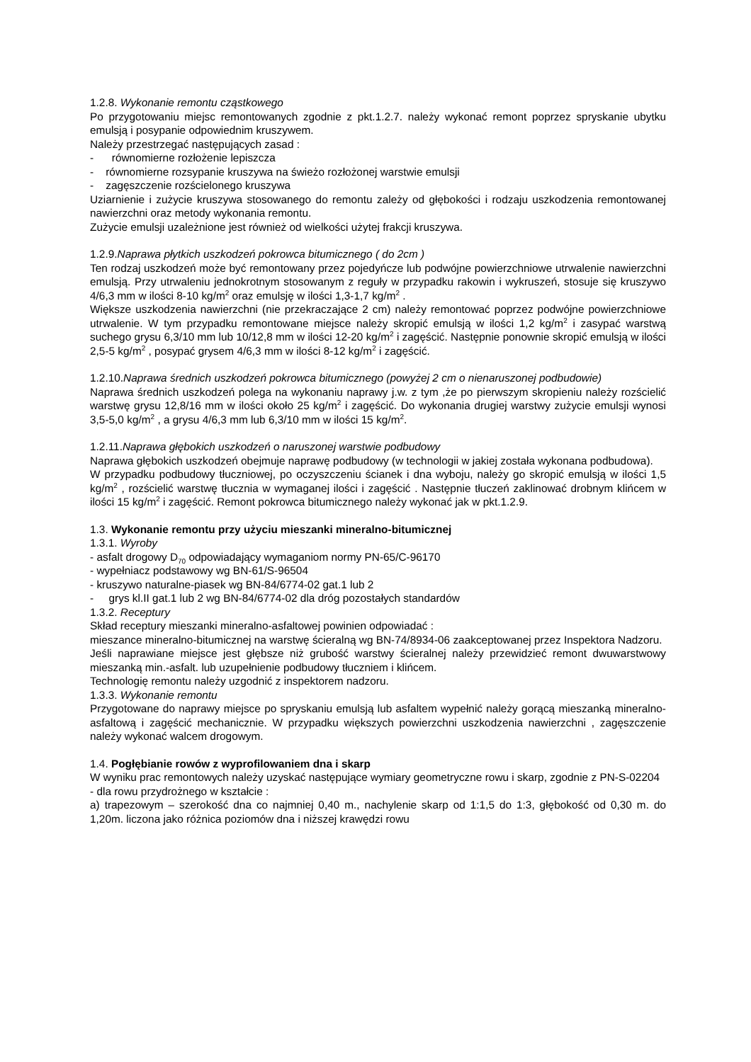1.2.8. Wykonanie remontu cząstkowego
Po przygotowaniu miejsc remontowanych zgodnie z pkt.1.2.7. należy wykonać remont poprzez spryskanie ubytku emulsją i posypanie odpowiednim kruszywem.
Należy przestrzegać następujących zasad :
- równomierne rozłożenie lepiszcza
- równomierne rozsypanie kruszywa na świeżo rozłożonej warstwie emulsji
- zagęszczenie rozścielonego kruszywa
Uziarnienie i zużycie kruszywa stosowanego do remontu zależy od głębokości i rodzaju uszkodzenia remontowanej nawierzchni oraz metody wykonania remontu.
Zużycie emulsji uzależnione jest również od wielkości użytej frakcji kruszywa.
1.2.9.Naprawa płytkich uszkodzeń pokrowca bitumicznego ( do 2cm )
Ten rodzaj uszkodzeń może być remontowany przez pojedyńcze lub podwójne powierzchniowe utrwalenie nawierzchni emulsją. Przy utrwaleniu jednokrotnym stosowanym z reguły w przypadku rakowin i wykruszeń, stosuje się kruszywo 4/6,3 mm w ilości 8-10 kg/m<sup>2</sup> oraz emulsję w ilości 1,3-1,7 kg/m<sup>2</sup> .
Większe uszkodzenia nawierzchni (nie przekraczające 2 cm) należy remontować poprzez podwójne powierzchniowe utrwalenie. W tym przypadku remontowane miejsce należy skropić emulsją w ilości 1,2 kg/m<sup>2</sup> i zasypać warstwą suchego grysu 6,3/10 mm lub 10/12,8 mm w ilości 12-20 kg/m<sup>2</sup> i zagęścić. Następnie ponownie skropić emulsją w ilości 2,5-5 kg/m<sup>2</sup> , posypać grysem 4/6,3 mm w ilości 8-12 kg/m<sup>2</sup> i zagęścić.
1.2.10.Naprawa średnich uszkodzeń pokrowca bitumicznego (powyżej 2 cm o nienaruszonej podbudowie)
Naprawa średnich uszkodzeń polega na wykonaniu naprawy j.w. z tym ,że po pierwszym skropieniu należy rozścielić warstwę grysu 12,8/16 mm w ilości około 25 kg/m<sup>2</sup> i zagęścić. Do wykonania drugiej warstwy zużycie emulsji wynosi 3,5-5,0 kg/m<sup>2</sup> , a grysu 4/6,3 mm lub 6,3/10 mm w ilości 15 kg/m<sup>2</sup>.
1.2.11.Naprawa głębokich uszkodzeń o naruszonej warstwie podbudowy
Naprawa głębokich uszkodzeń obejmuje naprawę podbudowy (w technologii w jakiej została wykonana podbudowa).
W przypadku podbudowy tłuczniowej, po oczyszczeniu ścianek i dna wyboju, należy go skropić emulsją w ilości 1,5 kg/m<sup>2</sup> , rozścielić warstwę tłucznia w wymaganej ilości i zagęścić . Następnie tłuczeń zaklinować drobnym klińcem w ilości 15 kg/m<sup>2</sup> i zagęścić. Remont pokrowca bitumicznego należy wykonać jak w pkt.1.2.9.
1.3. Wykonanie remontu przy użyciu mieszanki mineralno-bitumicznej
1.3.1. Wyroby
- asfalt drogowy D<sub>70</sub> odpowiadający wymaganiom normy PN-65/C-96170
- wypełniacz podstawowy wg BN-61/S-96504
- kruszywo naturalne-piasek wg BN-84/6774-02 gat.1 lub 2
- grys kl.II gat.1 lub 2 wg BN-84/6774-02 dla dróg pozostałych standardów
1.3.2. Receptury
Skład receptury mieszanki mineralno-asfaltowej powinien odpowiadać :
mieszance mineralno-bitumicznej na warstwę ścieralną wg BN-74/8934-06 zaakceptowanej przez Inspektora Nadzoru.
Jeśli naprawiane miejsce jest głębsze niż grubość warstwy ścieralnej należy przewidzieć remont dwuwarstwowy mieszanką min.-asfalt. lub uzupełnienie podbudowy tłuczniem i klińcem.
Technologię remontu należy uzgodnić z inspektorem nadzoru.
1.3.3. Wykonanie remontu
Przygotowane do naprawy miejsce po spryskaniu emulsją lub asfaltem wypełnić należy gorącą mieszanką mineralno-asfaltową i zagęścić mechanicznie. W przypadku większych powierzchni uszkodzenia nawierzchni , zagęszczenie należy wykonać walcem drogowym.
1.4. Pogłębianie rowów z wyprofilowaniem dna i skarp
W wyniku prac remontowych należy uzyskać następujące wymiary geometryczne rowu i skarp, zgodnie z PN-S-02204
- dla rowu przydrożnego w kształcie :
a) trapezowym – szerokość dna co najmniej 0,40 m., nachylenie skarp od 1:1,5 do 1:3, głębokość od 0,30 m. do 1,20m. liczona jako różnica poziomów dna i niższej krawędzi rowu